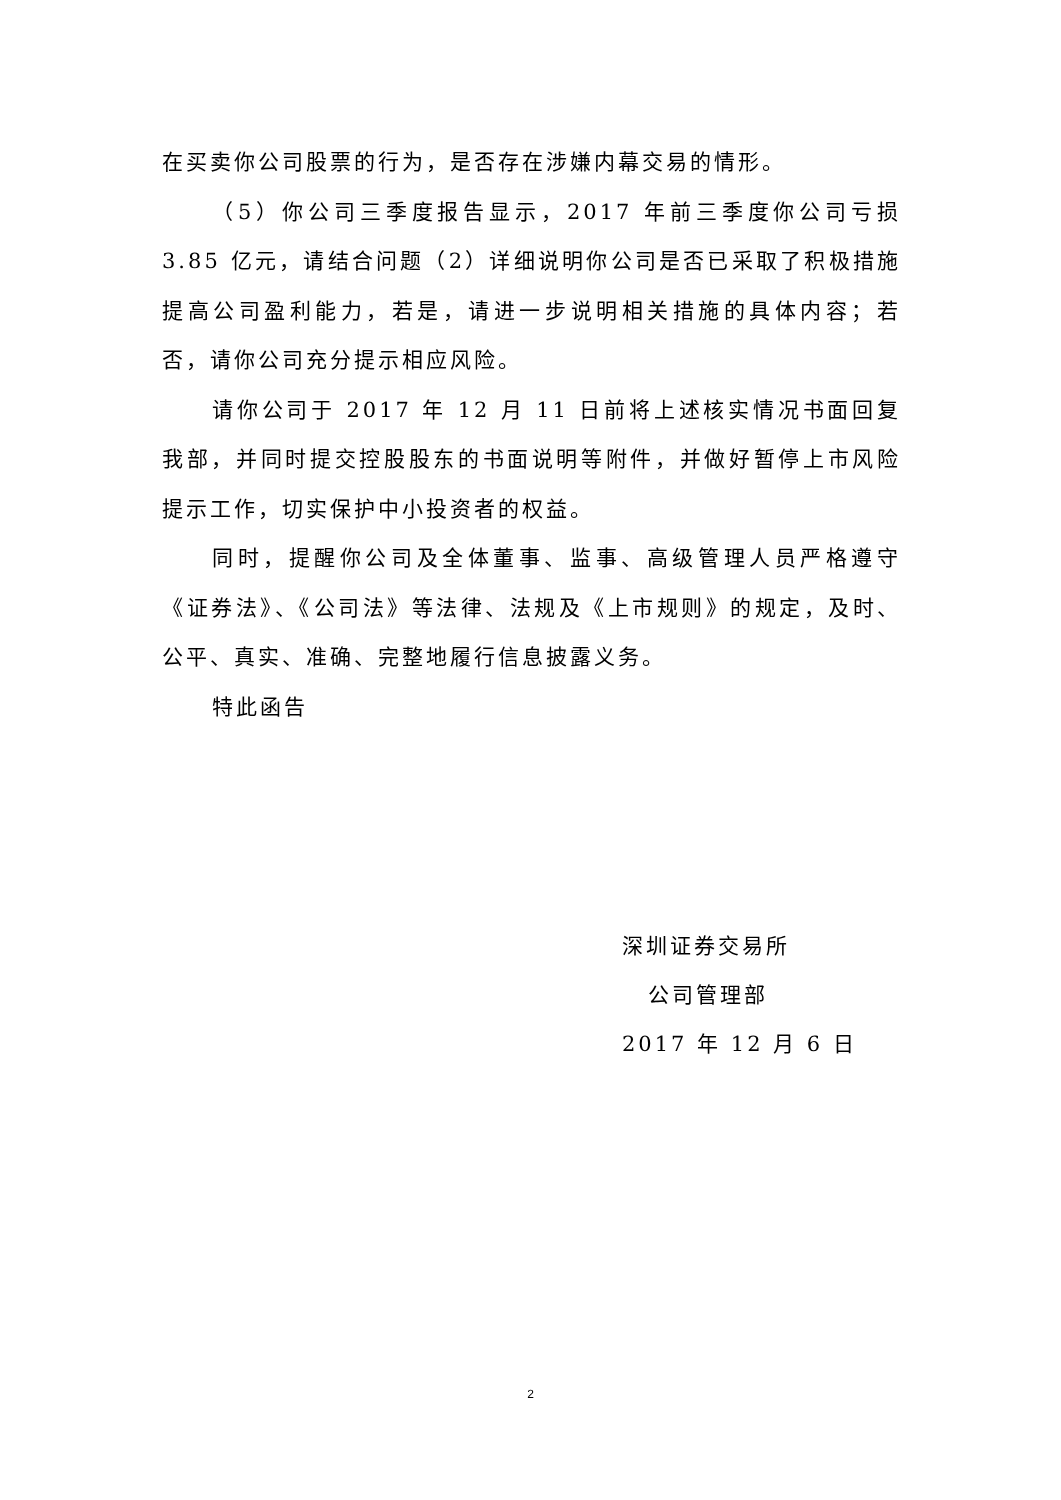在买卖你公司股票的行为，是否存在涉嫌内幕交易的情形。
（5）你公司三季度报告显示，2017 年前三季度你公司亏损 3.85 亿元，请结合问题（2）详细说明你公司是否已采取了积极措施提高公司盈利能力，若是，请进一步说明相关措施的具体内容；若否，请你公司充分提示相应风险。
请你公司于 2017 年 12 月 11 日前将上述核实情况书面回复我部，并同时提交控股股东的书面说明等附件，并做好暂停上市风险提示工作，切实保护中小投资者的权益。
同时，提醒你公司及全体董事、监事、高级管理人员严格遵守《证券法》、《公司法》等法律、法规及《上市规则》的规定，及时、公平、真实、准确、完整地履行信息披露义务。
特此函告
深圳证券交易所
公司管理部
2017 年 12 月 6 日
2